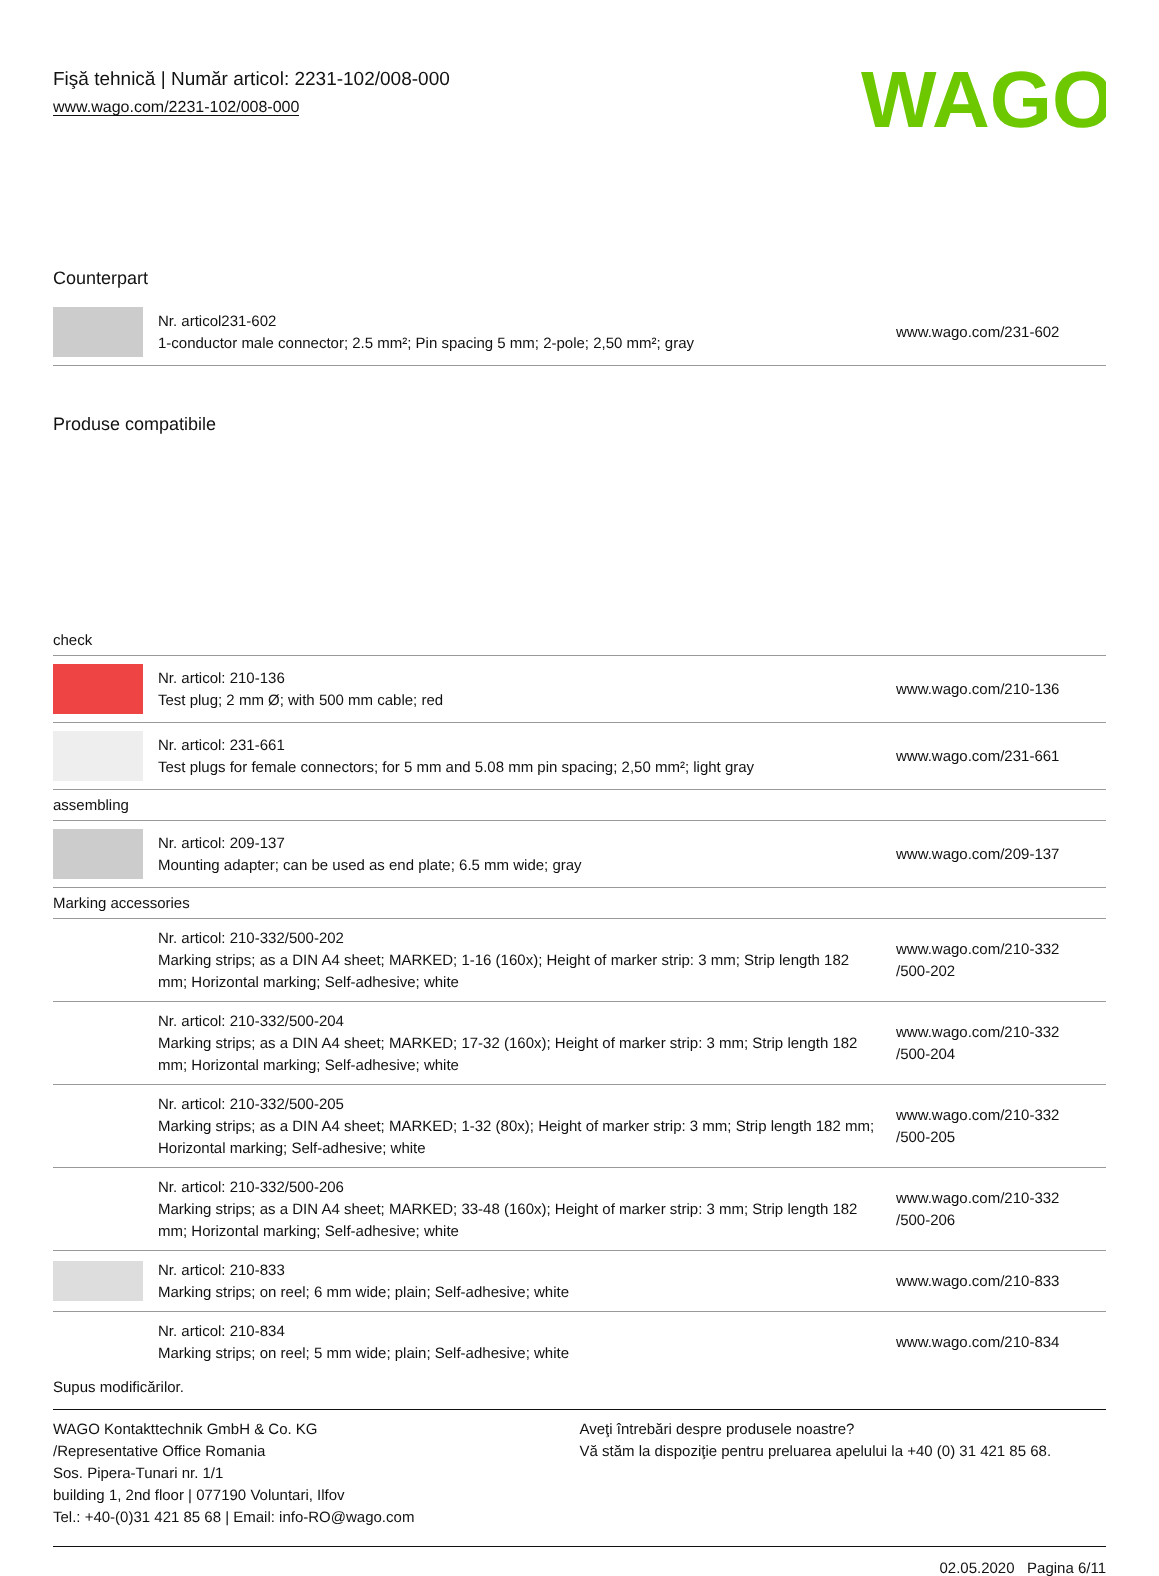Fişă tehnică | Număr articol: 2231-102/008-000
www.wago.com/2231-102/008-000
WAGO
Counterpart
| | Nr. articol231-602 1-conductor male connector; 2.5 mm²; Pin spacing 5 mm; 2-pole; 2,50 mm²; gray | www.wago.com/231-602 |
Produse compatibile
| check | | |
| | Nr. articol: 210-136 Test plug; 2 mm Ø; with 500 mm cable; red | www.wago.com/210-136 |
| | Nr. articol: 231-661 Test plugs for female connectors; for 5 mm and 5.08 mm pin spacing; 2,50 mm²; light gray | www.wago.com/231-661 |
| assembling | | |
| | Nr. articol: 209-137 Mounting adapter; can be used as end plate; 6.5 mm wide; gray | www.wago.com/209-137 |
| Marking accessories | | |
| | Nr. articol: 210-332/500-202 Marking strips; as a DIN A4 sheet; MARKED; 1-16 (160x); Height of marker strip: 3 mm; Strip length 182 mm; Horizontal marking; Self-adhesive; white | www.wago.com/210-332 /500-202 |
| | Nr. articol: 210-332/500-204 Marking strips; as a DIN A4 sheet; MARKED; 17-32 (160x); Height of marker strip: 3 mm; Strip length 182 mm; Horizontal marking; Self-adhesive; white | www.wago.com/210-332 /500-204 |
| | Nr. articol: 210-332/500-205 Marking strips; as a DIN A4 sheet; MARKED; 1-32 (80x); Height of marker strip: 3 mm; Strip length 182 mm; Horizontal marking; Self-adhesive; white | www.wago.com/210-332 /500-205 |
| | Nr. articol: 210-332/500-206 Marking strips; as a DIN A4 sheet; MARKED; 33-48 (160x); Height of marker strip: 3 mm; Strip length 182 mm; Horizontal marking; Self-adhesive; white | www.wago.com/210-332 /500-206 |
| | Nr. articol: 210-833 Marking strips; on reel; 6 mm wide; plain; Self-adhesive; white | www.wago.com/210-833 |
| | Nr. articol: 210-834 Marking strips; on reel; 5 mm wide; plain; Self-adhesive; white | www.wago.com/210-834 |
Supus modificărilor.
WAGO Kontakttechnik GmbH & Co. KG
/Representative Office Romania
Sos. Pipera-Tunari nr. 1/1
building 1, 2nd floor | 077190 Voluntari, Ilfov
Tel.: +40-(0)31 421 85 68 | Email: info-RO@wago.com
Aveţi întrebări despre produsele noastre?
Vă stăm la dispoziţie pentru preluarea apelului la +40 (0) 31 421 85 68.
02.05.2020 Pagina 6/11